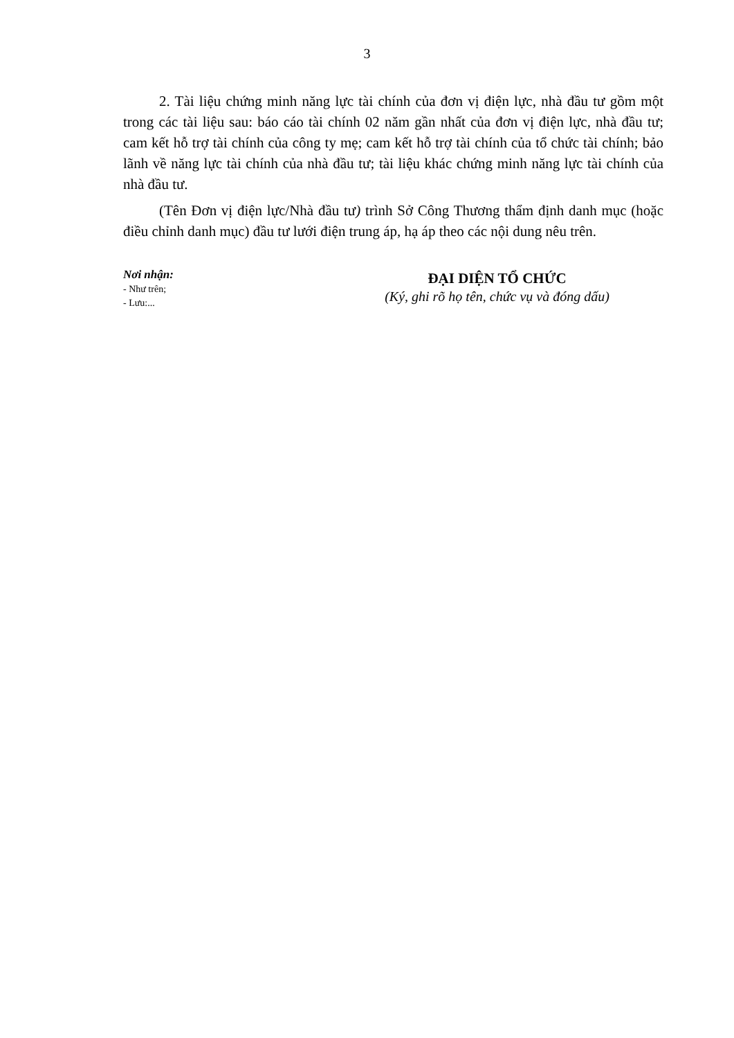3
2. Tài liệu chứng minh năng lực tài chính của đơn vị điện lực, nhà đầu tư gồm một trong các tài liệu sau: báo cáo tài chính 02 năm gần nhất của đơn vị điện lực, nhà đầu tư; cam kết hỗ trợ tài chính của công ty mẹ; cam kết hỗ trợ tài chính của tổ chức tài chính; bảo lãnh về năng lực tài chính của nhà đầu tư; tài liệu khác chứng minh năng lực tài chính của nhà đầu tư.
(Tên Đơn vị điện lực/Nhà đầu tư) trình Sở Công Thương thẩm định danh mục (hoặc điều chỉnh danh mục) đầu tư lưới điện trung áp, hạ áp theo các nội dung nêu trên.
Nơi nhận:
- Như trên;
- Lưu:...
ĐẠI DIỆN TỔ CHỨC
(Ký, ghi rõ họ tên, chức vụ và đóng dấu)